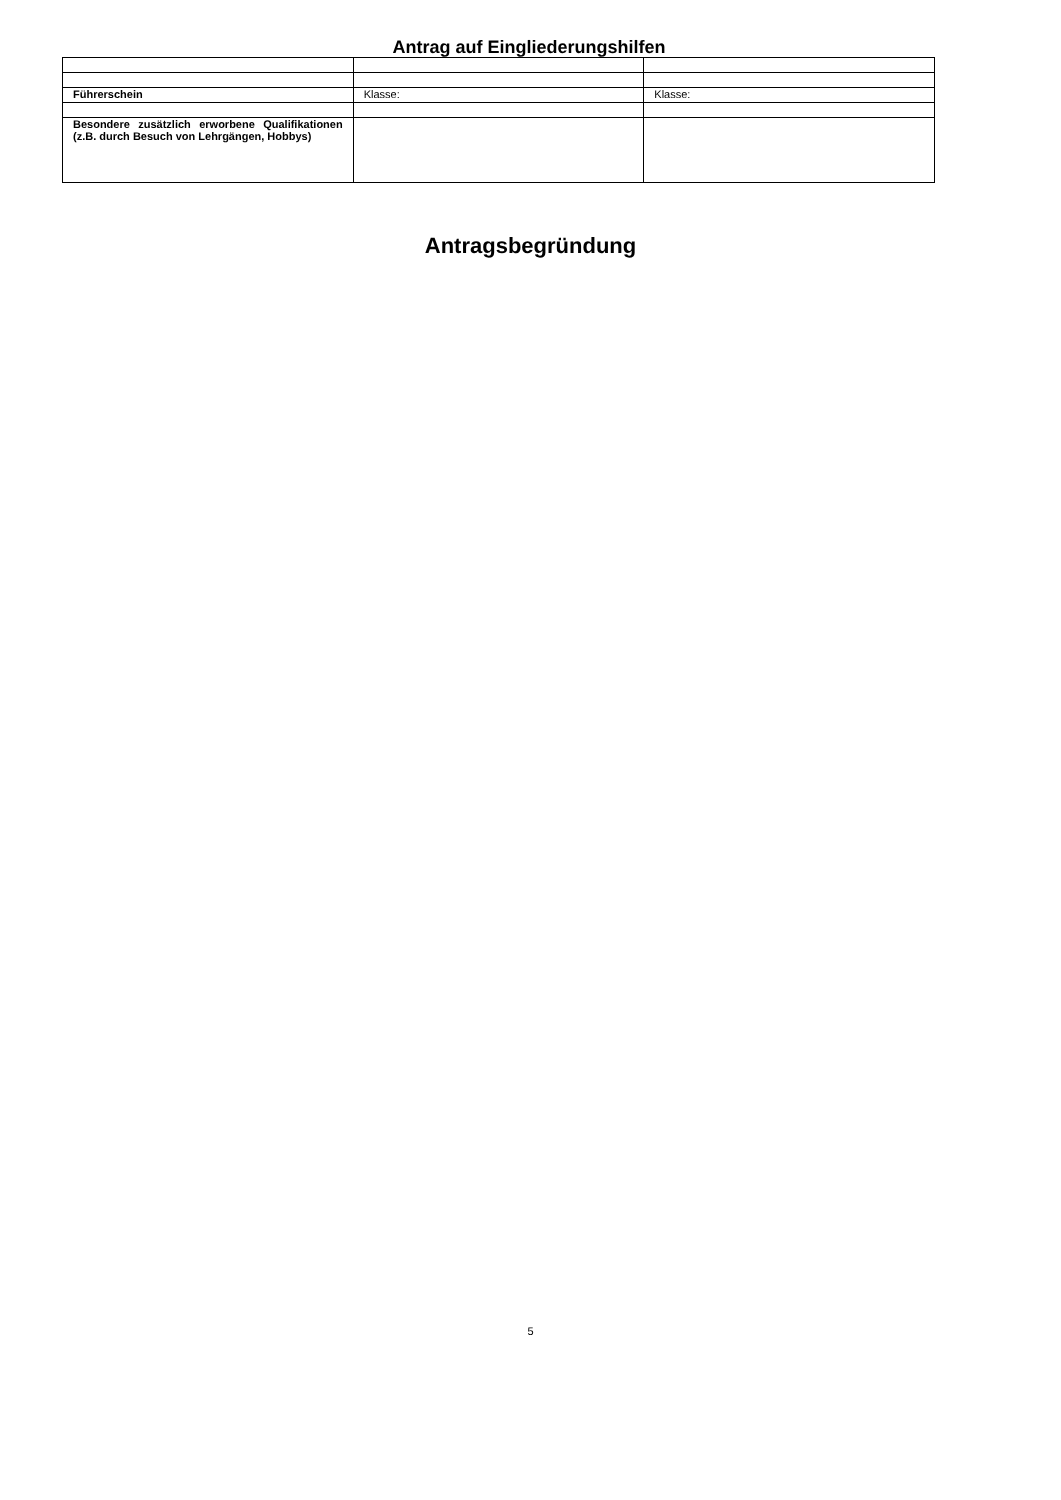Antrag auf Eingliederungshilfen
| Führerschein | Klasse: | Klasse: |
| Besondere zusätzlich erworbene Qualifikationen (z.B. durch Besuch von Lehrgängen, Hobbys) | | |
Antragsbegründung
5